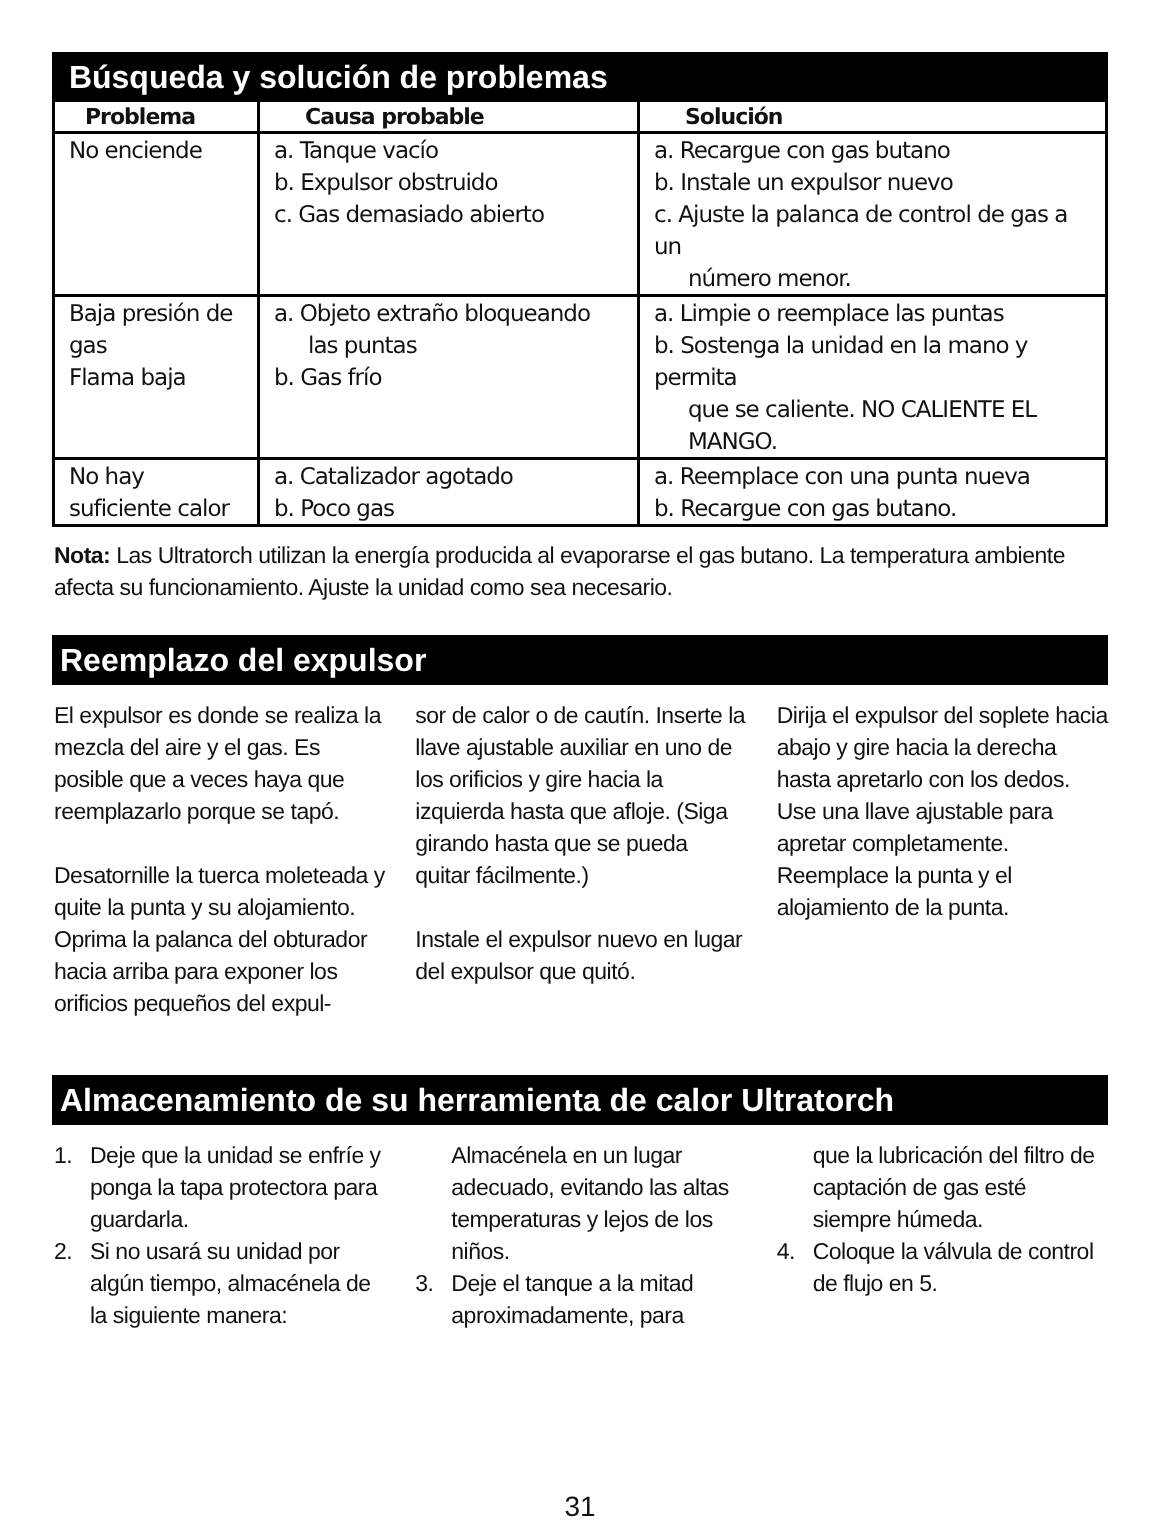Búsqueda y solución de problemas
| Problema | Causa probable | Solución |
| --- | --- | --- |
| No enciende | a. Tanque vacío b. Expulsor obstruido c. Gas demasiado abierto | a. Recargue con gas butano b. Instale un expulsor nuevo c. Ajuste la palanca de control de gas a un número menor. |
| Baja presión de gas Flama baja | a. Objeto extraño bloqueando las puntas b. Gas frío | a. Limpie o reemplace las puntas b. Sostenga la unidad en la mano y permita que se caliente. NO CALIENTE EL MANGO. |
| No hay suficiente calor | a. Catalizador agotado b. Poco gas | a. Reemplace con una punta nueva b. Recargue con gas butano. |
Nota: Las Ultratorch utilizan la energía producida al evaporarse el gas butano. La temperatura ambiente afecta su funcionamiento. Ajuste la unidad como sea necesario.
Reemplazo del expulsor
El expulsor es donde se realiza la mezcla del aire y el gas. Es posible que a veces haya que reemplazarlo porque se tapó.
Desatornille la tuerca moleteada y quite la punta y su alojamiento. Oprima la palanca del obturador hacia arriba para exponer los orificios pequeños del expul-
sor de calor o de cautín. Inserte la llave ajustable auxiliar en uno de los orificios y gire hacia la izquierda hasta que afloje. (Siga girando hasta que se pueda quitar fácilmente.)
Instale el expulsor nuevo en lugar del expulsor que quitó.
Dirija el expulsor del soplete hacia abajo y gire hacia la derecha hasta apretarlo con los dedos. Use una llave ajustable para apretar completamente. Reemplace la punta y el alojamiento de la punta.
Almacenamiento de su herramienta de calor Ultratorch
1. Deje que la unidad se enfríe y ponga la tapa protectora para guardarla.
2. Si no usará su unidad por algún tiempo, almacénela de la siguiente manera:
Almacénela en un lugar adecuado, evitando las altas temperaturas y lejos de los niños.
3. Deje el tanque a la mitad aproximadamente, para
que la lubricación del filtro de captación de gas esté siempre húmeda.
4. Coloque la válvula de control de flujo en 5.
31